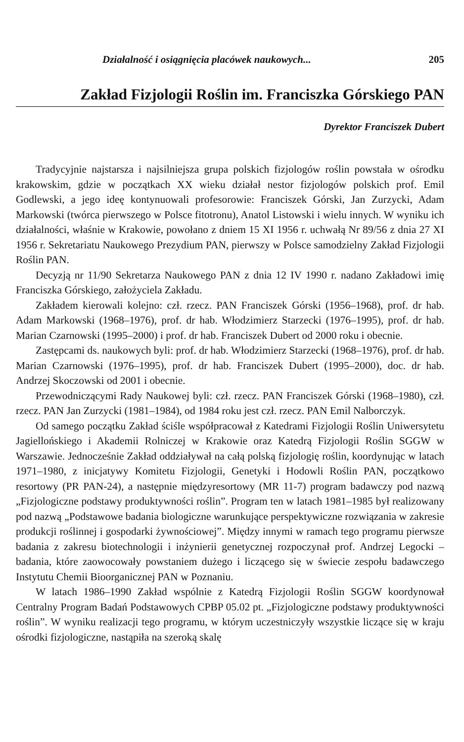Działalność i osiągnięcia placówek naukowych... 205
Zakład Fizjologii Roślin im. Franciszka Górskiego PAN
Dyrektor Franciszek Dubert
Tradycyjnie najstarsza i najsilniejsza grupa polskich fizjologów roślin powstała w ośrodku krakowskim, gdzie w początkach XX wieku działał nestor fizjologów polskich prof. Emil Godlewski, a jego ideę kontynuowali profesorowie: Franciszek Górski, Jan Zurzycki, Adam Markowski (twórca pierwszego w Polsce fitotronu), Anatol Listowski i wielu innych. W wyniku ich działalności, właśnie w Krakowie, powołano z dniem 15 XI 1956 r. uchwałą Nr 89/56 z dnia 27 XI 1956 r. Sekretariatu Naukowego Prezydium PAN, pierwszy w Polsce samodzielny Zakład Fizjologii Roślin PAN.
Decyzją nr 11/90 Sekretarza Naukowego PAN z dnia 12 IV 1990 r. nadano Zakładowi imię Franciszka Górskiego, założyciela Zakładu.
Zakładem kierowali kolejno: czł. rzecz. PAN Franciszek Górski (1956–1968), prof. dr hab. Adam Markowski (1968–1976), prof. dr hab. Włodzimierz Starzecki (1976–1995), prof. dr hab. Marian Czarnowski (1995–2000) i prof. dr hab. Franciszek Dubert od 2000 roku i obecnie.
Zastępcami ds. naukowych byli: prof. dr hab. Włodzimierz Starzecki (1968–1976), prof. dr hab. Marian Czarnowski (1976–1995), prof. dr hab. Franciszek Dubert (1995–2000), doc. dr hab. Andrzej Skoczowski od 2001 i obecnie.
Przewodniczącymi Rady Naukowej byli: czł. rzecz. PAN Franciszek Górski (1968–1980), czł. rzecz. PAN Jan Zurzycki (1981–1984), od 1984 roku jest czł. rzecz. PAN Emil Nalborczyk.
Od samego początku Zakład ściśle współpracował z Katedrami Fizjologii Roślin Uniwersytetu Jagiellońskiego i Akademii Rolniczej w Krakowie oraz Katedrą Fizjologii Roślin SGGW w Warszawie. Jednocześnie Zakład oddziaływał na całą polską fizjologię roślin, koordynując w latach 1971–1980, z inicjatywy Komitetu Fizjologii, Genetyki i Hodowli Roślin PAN, początkowo resortowy (PR PAN-24), a następnie międzyresortowy (MR 11-7) program badawczy pod nazwą „Fizjologiczne podstawy produktywności roślin”. Program ten w latach 1981–1985 był realizowany pod nazwą „Podstawowe badania biologiczne warunkujące perspektywiczne rozwiązania w zakresie produkcji roślinnej i gospodarki żywnościowej”. Między innymi w ramach tego programu pierwsze badania z zakresu biotechnologii i inżynierii genetycznej rozpoczynał prof. Andrzej Legocki – badania, które zaowocowały powstaniem dużego i liczącego się w świecie zespołu badawczego Instytutu Chemii Bioorganicznej PAN w Poznaniu.
W latach 1986–1990 Zakład wspólnie z Katedrą Fizjologii Roślin SGGW koordynował Centralny Program Badań Podstawowych CPBP 05.02 pt. „Fizjologiczne podstawy produktywności roślin”. W wyniku realizacji tego programu, w którym uczestniczyły wszystkie liczące się w kraju ośrodki fizjologiczne, nastąpiła na szeroką skalę